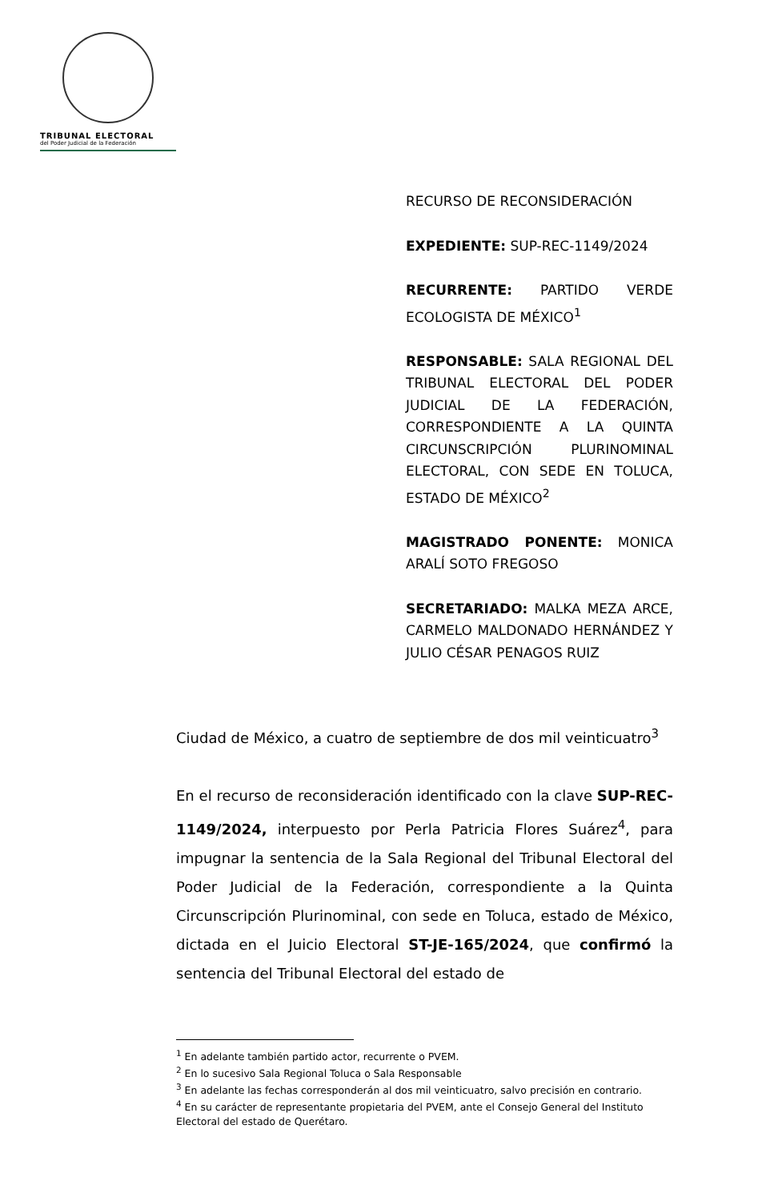TRIBUNAL ELECTORAL
del Poder Judicial de la Federación
RECURSO DE RECONSIDERACIÓN
EXPEDIENTE: SUP-REC-1149/2024
RECURRENTE: PARTIDO VERDE ECOLOGISTA DE MÉXICO<sup>1</sup>
RESPONSABLE: SALA REGIONAL DEL TRIBUNAL ELECTORAL DEL PODER JUDICIAL DE LA FEDERACIÓN, CORRESPONDIENTE A LA QUINTA CIRCUNSCRIPCIÓN PLURINOMINAL ELECTORAL, CON SEDE EN TOLUCA, ESTADO DE MÉXICO<sup>2</sup>
MAGISTRADO PONENTE: MONICA ARALÍ SOTO FREGOSO
SECRETARIADO: MALKA MEZA ARCE, CARMELO MALDONADO HERNÁNDEZ Y JULIO CÉSAR PENAGOS RUIZ
Ciudad de México, a cuatro de septiembre de dos mil veinticuatro<sup>3</sup>
En el recurso de reconsideración identificado con la clave SUP-REC-1149/2024, interpuesto por Perla Patricia Flores Suárez<sup>4</sup>, para impugnar la sentencia de la Sala Regional del Tribunal Electoral del Poder Judicial de la Federación, correspondiente a la Quinta Circunscripción Plurinominal, con sede en Toluca, estado de México, dictada en el Juicio Electoral ST-JE-165/2024, que confirmó la sentencia del Tribunal Electoral del estado de
<sup>1</sup> En adelante también partido actor, recurrente o PVEM.
<sup>2</sup> En lo sucesivo Sala Regional Toluca o Sala Responsable
<sup>3</sup> En adelante las fechas corresponderán al dos mil veinticuatro, salvo precisión en contrario.
<sup>4</sup> En su carácter de representante propietaria del PVEM, ante el Consejo General del Instituto Electoral del estado de Querétaro.